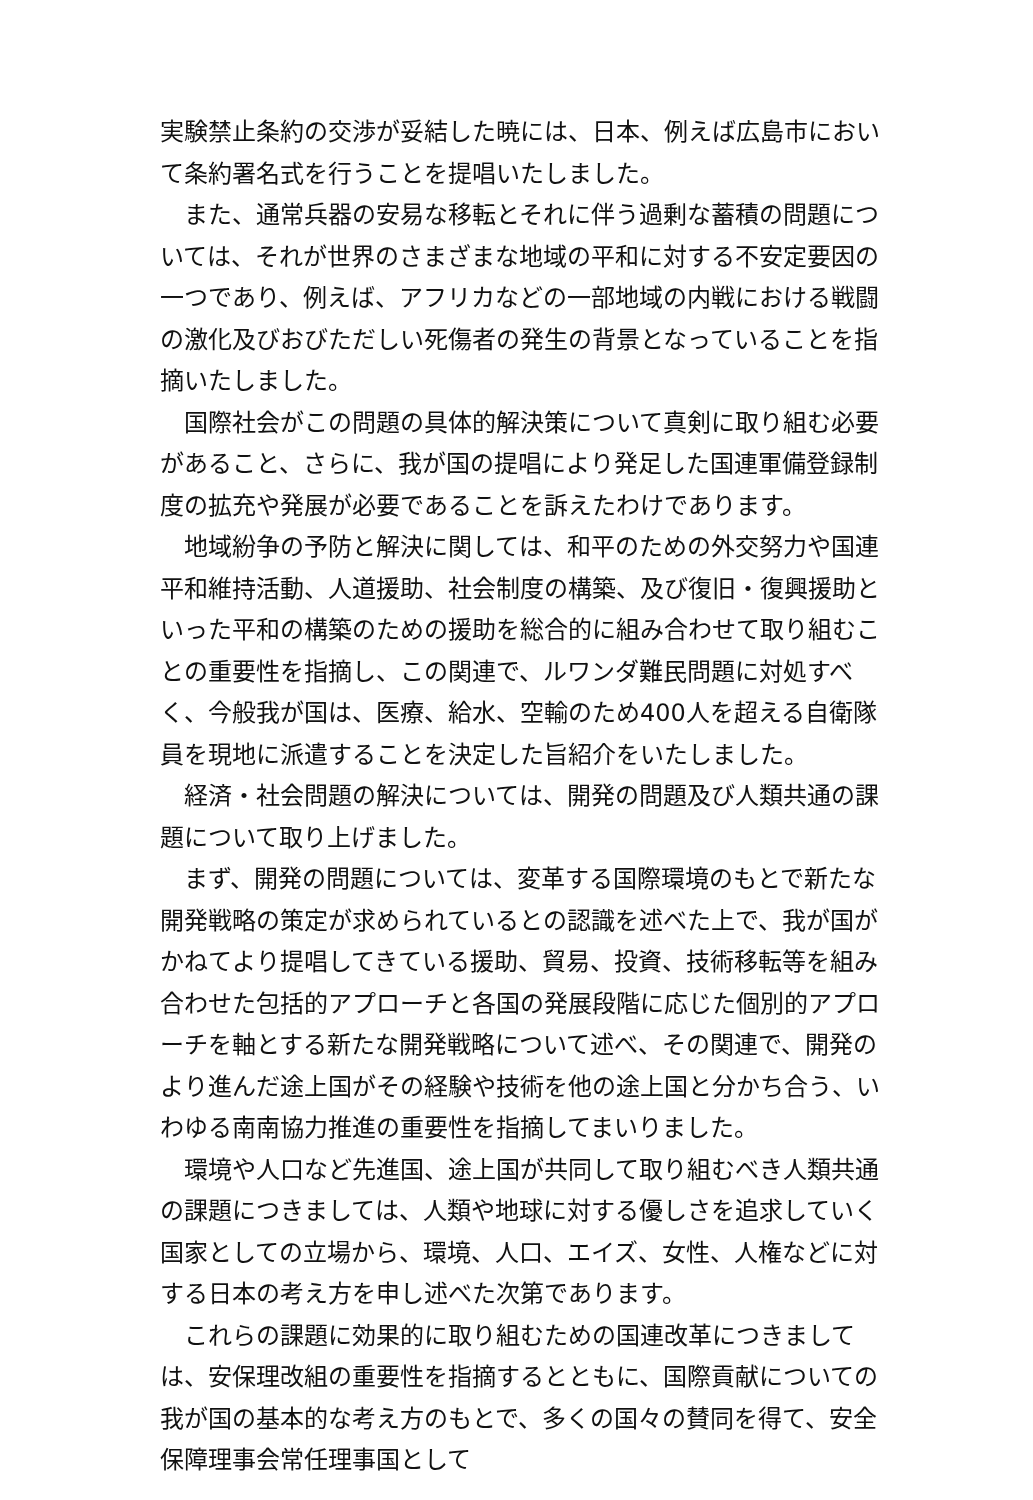実験禁止条約の交渉が妥結した暁には、日本、例えば広島市において条約署名式を行うことを提唱いたしました。
また、通常兵器の安易な移転とそれに伴う過剰な蓄積の問題については、それが世界のさまざまな地域の平和に対する不安定要因の一つであり、例えば、アフリカなどの一部地域の内戦における戦闘の激化及びおびただしい死傷者の発生の背景となっていることを指摘いたしました。
国際社会がこの問題の具体的解決策について真剣に取り組む必要があること、さらに、我が国の提唱により発足した国連軍備登録制度の拡充や発展が必要であることを訴えたわけであります。
地域紛争の予防と解決に関しては、和平のための外交努力や国連平和維持活動、人道援助、社会制度の構築、及び復旧・復興援助といった平和の構築のための援助を総合的に組み合わせて取り組むことの重要性を指摘し、この関連で、ルワンダ難民問題に対処すべく、今般我が国は、医療、給水、空輸のため400人を超える自衛隊員を現地に派遣することを決定した旨紹介をいたしました。
経済・社会問題の解決については、開発の問題及び人類共通の課題について取り上げました。
まず、開発の問題については、変革する国際環境のもとで新たな開発戦略の策定が求められているとの認識を述べた上で、我が国がかねてより提唱してきている援助、貿易、投資、技術移転等を組み合わせた包括的アプローチと各国の発展段階に応じた個別的アプローチを軸とする新たな開発戦略について述べ、その関連で、開発のより進んだ途上国がその経験や技術を他の途上国と分かち合う、いわゆる南南協力推進の重要性を指摘してまいりました。
環境や人口など先進国、途上国が共同して取り組むべき人類共通の課題につきましては、人類や地球に対する優しさを追求していく国家としての立場から、環境、人口、エイズ、女性、人権などに対する日本の考え方を申し述べた次第であります。
これらの課題に効果的に取り組むための国連改革につきましては、安保理改組の重要性を指摘するとともに、国際貢献についての我が国の基本的な考え方のもとで、多くの国々の賛同を得て、安全保障理事会常任理事国として